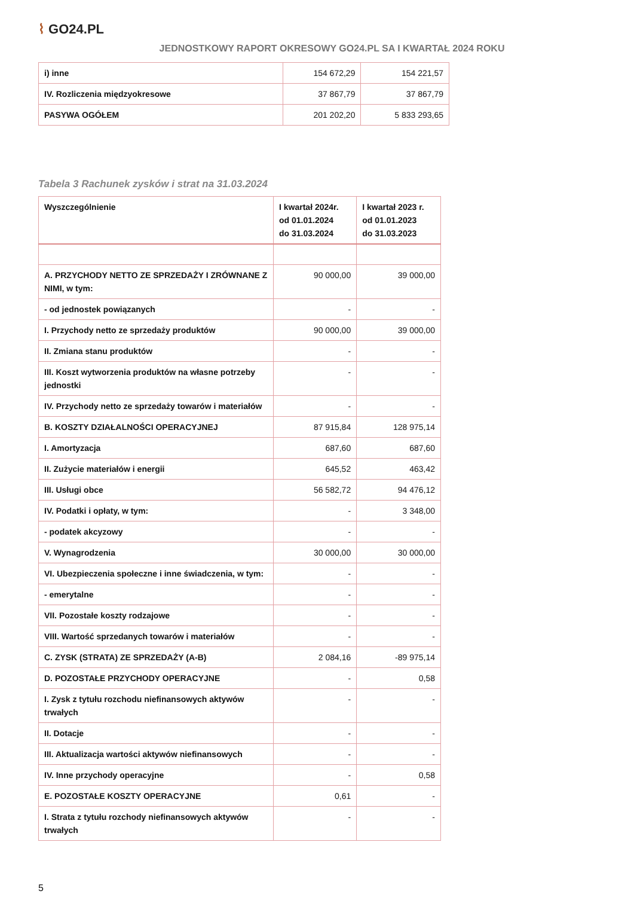⌇ GO24.PL
JEDNOSTKOWY RAPORT OKRESOWY GO24.PL SA I KWARTAŁ 2024 ROKU
| i) inne | 154 672,29 | 154 221,57 |
| IV. Rozliczenia międzyokresowe | 37 867,79 | 37 867,79 |
| PASYWA OGÓŁEM | 201 202,20 | 5 833 293,65 |
Tabela 3 Rachunek zysków i strat na 31.03.2024
| Wyszczególnienie | I kwartał 2024r. od 01.01.2024 do 31.03.2024 | I kwartał 2023 r. od 01.01.2023 do 31.03.2023 |
| A. PRZYCHODY NETTO ZE SPRZEDAŻY I ZRÓWNANE Z NIMI, w tym: | 90 000,00 | 39 000,00 |
| - od jednostek powiązanych | - | - |
| I. Przychody netto ze sprzedaży produktów | 90 000,00 | 39 000,00 |
| II. Zmiana stanu produktów | - | - |
| III. Koszt wytworzenia produktów na własne potrzeby jednostki | - | - |
| IV. Przychody netto ze sprzedaży towarów i materiałów | - | - |
| B. KOSZTY DZIAŁALNOŚCI OPERACYJNEJ | 87 915,84 | 128 975,14 |
| I. Amortyzacja | 687,60 | 687,60 |
| II. Zużycie materiałów i energii | 645,52 | 463,42 |
| III. Usługi obce | 56 582,72 | 94 476,12 |
| IV. Podatki i opłaty, w tym: | - | 3 348,00 |
| - podatek akcyzowy | - | - |
| V. Wynagrodzenia | 30 000,00 | 30 000,00 |
| VI. Ubezpieczenia społeczne i inne świadczenia, w tym: | - | - |
| - emerytalne | - | - |
| VII. Pozostałe koszty rodzajowe | - | - |
| VIII. Wartość sprzedanych towarów i materiałów | - | - |
| C. ZYSK (STRATA) ZE SPRZEDAŻY (A-B) | 2 084,16 | -89 975,14 |
| D. POZOSTAŁE PRZYCHODY OPERACYJNE | - | 0,58 |
| I. Zysk z tytułu rozchodu niefinansowych aktywów trwałych | - | - |
| II. Dotacje | - | - |
| III. Aktualizacja wartości aktywów niefinansowych | - | - |
| IV. Inne przychody operacyjne | - | 0,58 |
| E. POZOSTAŁE KOSZTY OPERACYJNE | 0,61 | - |
| I. Strata z tytułu rozchody niefinansowych aktywów trwałych | - | - |
5